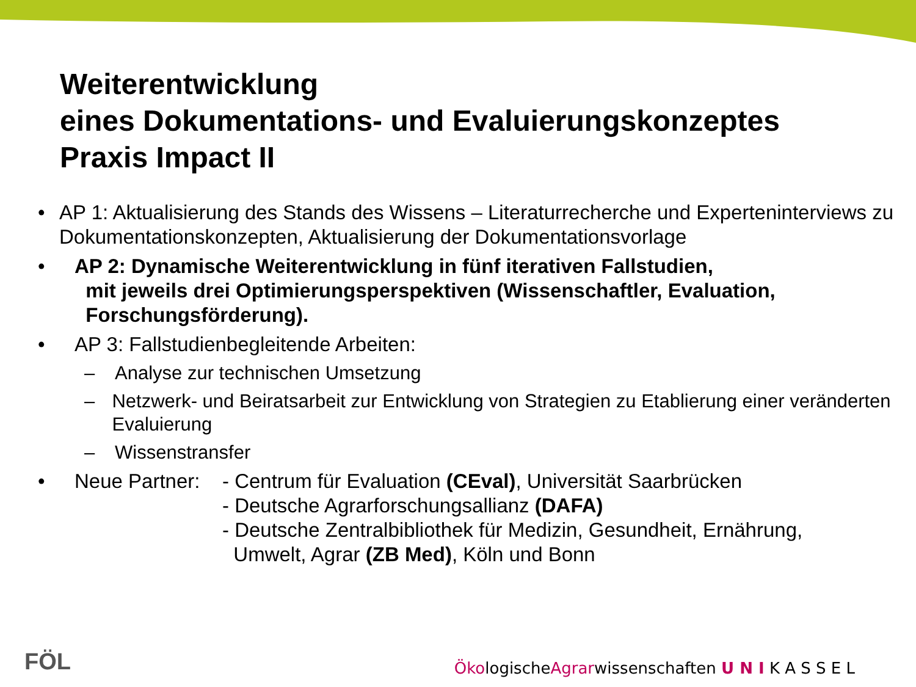Weiterentwicklung
eines Dokumentations- und Evaluierungskonzeptes
Praxis Impact II
• AP 1: Aktualisierung des Stands des Wissens – Literaturrecherche und Experteninterviews zu Dokumentationskonzepten, Aktualisierung der Dokumentationsvorlage
• AP 2: Dynamische Weiterentwicklung in fünf iterativen Fallstudien,
mit jeweils drei Optimierungsperspektiven (Wissenschaftler, Evaluation,
Forschungsförderung).
• AP 3: Fallstudienbegleitende Arbeiten:
– Analyse zur technischen Umsetzung
– Netzwerk- und Beiratsarbeit zur Entwicklung von Strategien zu Etablierung einer veränderten Evaluierung
– Wissenstransfer
• Neue Partner: - Centrum für Evaluation (CEval), Universität Saarbrücken
- Deutsche Agrarforschungsallianz (DAFA)
- Deutsche Zentralbibliothek für Medizin, Gesundheit, Ernährung,
Umwelt, Agrar (ZB Med), Köln und Bonn
FÖL
ÖkologischeAgrarwissenschaften U N I K A S S E L